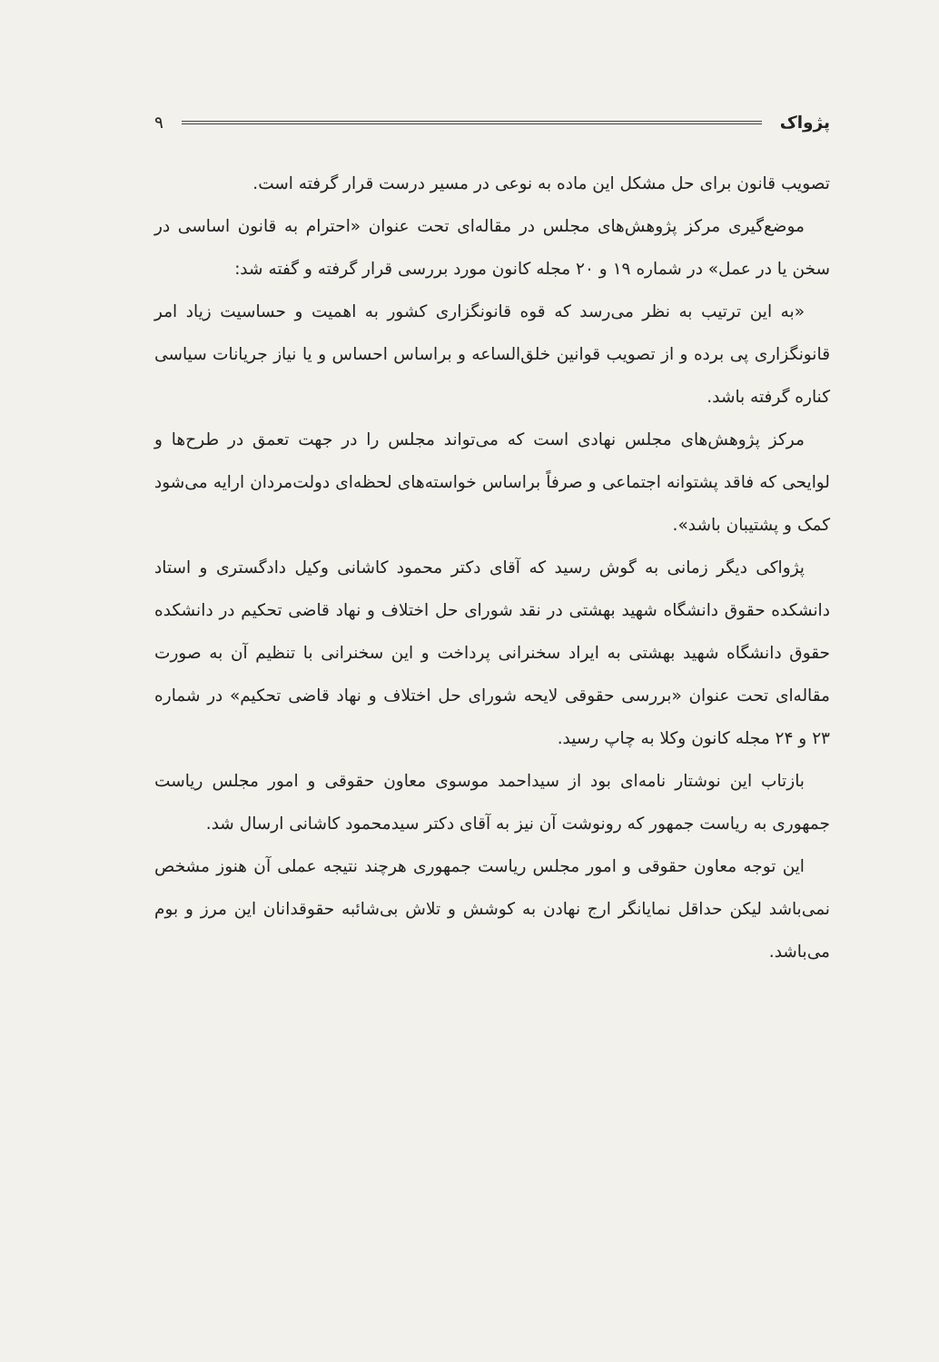پژواک ۹
تصویب قانون برای حل مشکل این ماده به نوعی در مسیر درست قرار گرفته است.
موضع‌گیری مرکز پژوهش‌های مجلس در مقاله‌ای تحت عنوان «احترام به قانون اساسی در سخن یا در عمل» در شماره ۱۹ و ۲۰ مجله کانون مورد بررسی قرار گرفته و گفته شد:
«به این ترتیب به نظر می‌رسد که قوه قانونگزاری کشور به اهمیت و حساسیت زیاد امر قانونگزاری پی برده و از تصویب قوانین خلق‌الساعه و براساس احساس و یا نیاز جریانات سیاسی کناره گرفته باشد.
مرکز پژوهش‌های مجلس نهادی است که می‌تواند مجلس را در جهت تعمق در طرح‌ها و لوایحی که فاقد پشتوانه اجتماعی و صرفاً براساس خواسته‌های لحظه‌ای دولت‌مردان ارایه می‌شود کمک و پشتیبان باشد».
پژواکی دیگر زمانی به گوش رسید که آقای دکتر محمود کاشانی وکیل دادگستری و استاد دانشکده حقوق دانشگاه شهید بهشتی در نقد شورای حل اختلاف و نهاد قاضی تحکیم در دانشکده حقوق دانشگاه شهید بهشتی به ایراد سخنرانی پرداخت و این سخنرانی با تنظیم آن به صورت مقاله‌ای تحت عنوان «بررسی حقوقی لایحه شورای حل اختلاف و نهاد قاضی تحکیم» در شماره ۲۳ و ۲۴ مجله کانون وکلا به چاپ رسید.
بازتاب این نوشتار نامه‌ای بود از سیداحمد موسوی معاون حقوقی و امور مجلس ریاست جمهوری به ریاست جمهور که رونوشت آن نیز به آقای دکتر سیدمحمود کاشانی ارسال شد.
این توجه معاون حقوقی و امور مجلس ریاست جمهوری هرچند نتیجه عملی آن هنوز مشخص نمی‌باشد لیکن حداقل نمایانگر ارج نهادن به کوشش و تلاش بی‌شائبه حقوقدانان این مرز و بوم می‌باشد.